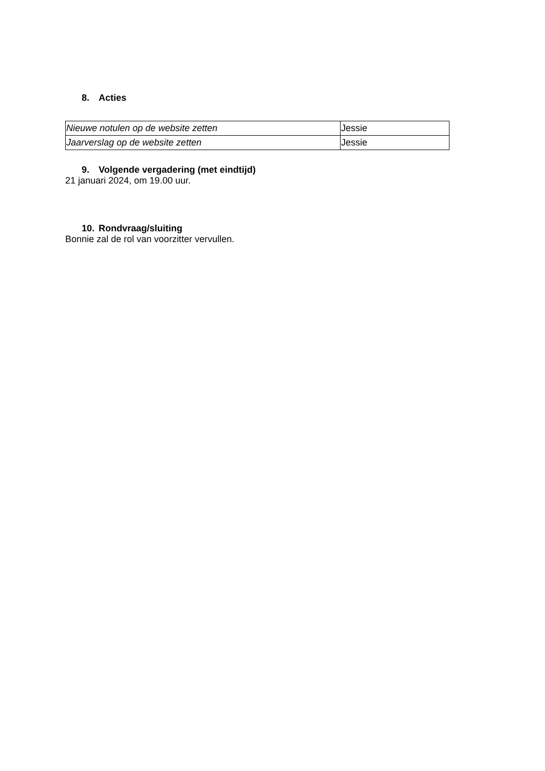8. Acties
| Nieuwe notulen op de website zetten | Jessie |
| Jaarverslag op de website zetten | Jessie |
9. Volgende vergadering (met eindtijd)
21 januari 2024, om 19.00 uur.
10. Rondvraag/sluiting
Bonnie zal de rol van voorzitter vervullen.